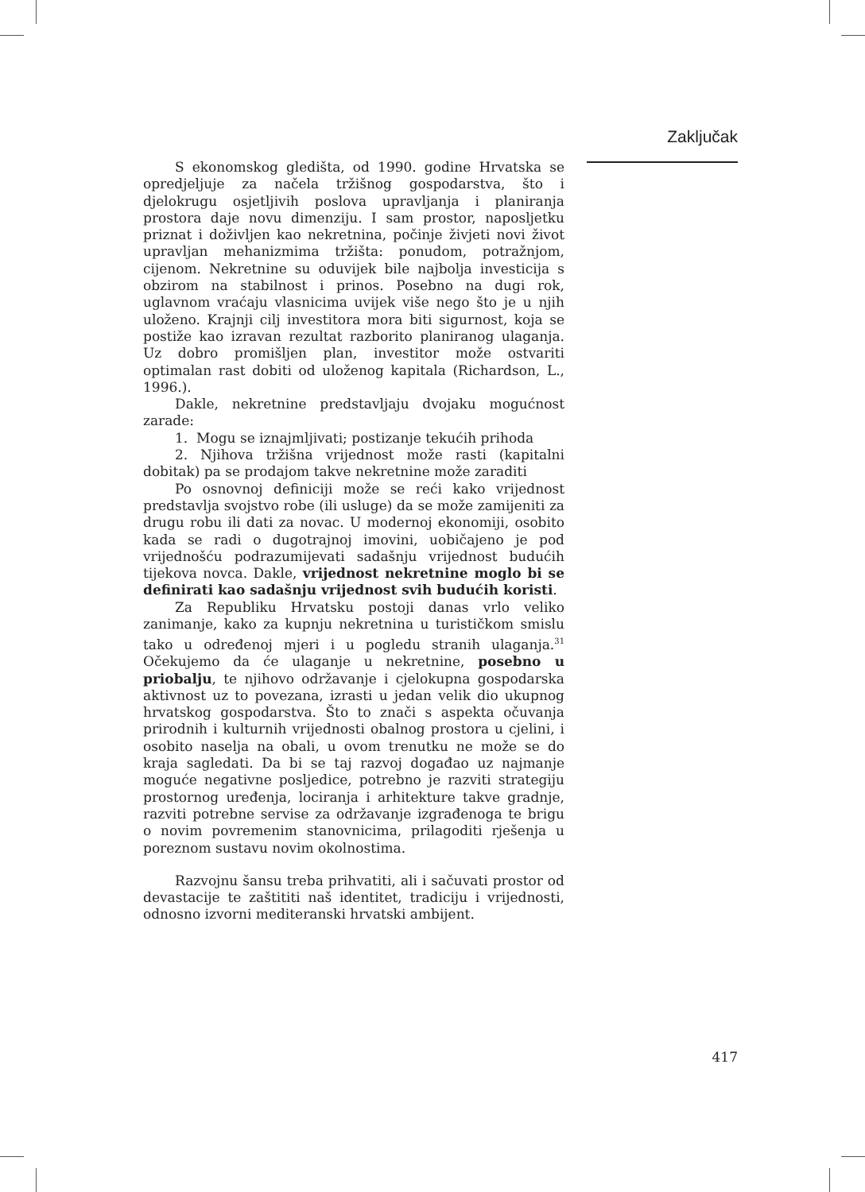Zaključak
S ekonomskog gledišta, od 1990. godine Hrvatska se opredjeljuje za načela tržišnog gospodarstva, što i djelokrugu osjetljivih poslova upravljanja i planiranja prostora daje novu dimenziju. I sam prostor, naposljetku priznat i doživljen kao nekretnina, počinje živjeti novi život upravljan mehanizmima tržišta: ponudom, potražnjom, cijenom. Nekretnine su oduvijek bile najbolja investicija s obzirom na stabilnost i prinos. Posebno na dugi rok, uglavnom vraćaju vlasnicima uvijek više nego što je u njih uloženo. Krajnji cilj investitora mora biti sigurnost, koja se postiže kao izravan rezultat razborito planiranog ulaganja. Uz dobro promišljen plan, investitor može ostvariti optimalan rast dobiti od uloženog kapitala (Richardson, L., 1996.).
Dakle, nekretnine predstavljaju dvojaku mogućnost zarade:
1. Mogu se iznajmljivati; postizanje tekućih prihoda
2. Njihova tržišna vrijednost može rasti (kapitalni dobitak) pa se prodajom takve nekretnine može zaraditi
Po osnovnoj definiciji može se reći kako vrijednost predstavlja svojstvo robe (ili usluge) da se može zamijeniti za drugu robu ili dati za novac. U modernoj ekonomiji, osobito kada se radi o dugotrajnoj imovini, uobičajeno je pod vrijednošću podrazumijevati sadašnju vrijednost budućih tijekova novca. Dakle, vrijednost nekretnine moglo bi se definirati kao sadašnju vrijednost svih budućih koristi.
Za Republiku Hrvatsku postoji danas vrlo veliko zanimanje, kako za kupnju nekretnina u turističkom smislu tako u određenoj mjeri i u pogledu stranih ulaganja.<sup>31</sup> Očekujemo da će ulaganje u nekretnine, posebno u priobalju, te njihovo održavanje i cjelokupna gospodarska aktivnost uz to povezana, izrasti u jedan velik dio ukupnog hrvatskog gospodarstva. Što to znači s aspekta očuvanja prirodnih i kulturnih vrijednosti obalnog prostora u cjelini, i osobito naselja na obali, u ovom trenutku ne može se do kraja sagledati. Da bi se taj razvoj događao uz najmanje moguće negativne posljedice, potrebno je razviti strategiju prostornog uređenja, lociranja i arhitekture takve gradnje, razviti potrebne servise za održavanje izgrađenoga te brigu o novim povremenim stanovnicima, prilagoditi rješenja u poreznom sustavu novim okolnostima.
Razvojnu šansu treba prihvatiti, ali i sačuvati prostor od devastacije te zaštititi naš identitet, tradiciju i vrijednosti, odnosno izvorni mediteranski hrvatski ambijent.
417